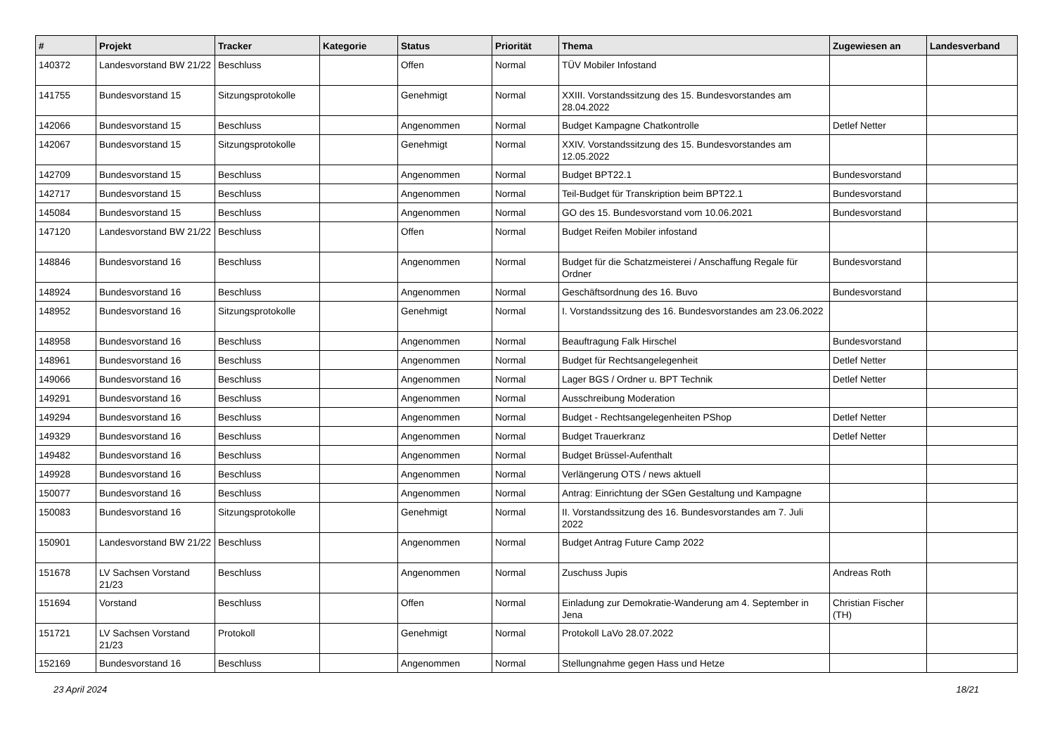| # | Projekt | Tracker | Kategorie | Status | Priorität | Thema | Zugewiesen an | Landesverband |
| --- | --- | --- | --- | --- | --- | --- | --- | --- |
| 140372 | Landesvorstand BW 21/22 | Beschluss | | Offen | Normal | TÜV Mobiler Infostand | | |
| 141755 | Bundesvorstand 15 | Sitzungsprotokolle | | Genehmigt | Normal | XXIII. Vorstandssitzung des 15. Bundesvorstandes am 28.04.2022 | | |
| 142066 | Bundesvorstand 15 | Beschluss | | Angenommen | Normal | Budget Kampagne Chatkontrolle | Detlef Netter | |
| 142067 | Bundesvorstand 15 | Sitzungsprotokolle | | Genehmigt | Normal | XXIV. Vorstandssitzung des 15. Bundesvorstandes am 12.05.2022 | | |
| 142709 | Bundesvorstand 15 | Beschluss | | Angenommen | Normal | Budget BPT22.1 | Bundesvorstand | |
| 142717 | Bundesvorstand 15 | Beschluss | | Angenommen | Normal | Teil-Budget für Transkription beim BPT22.1 | Bundesvorstand | |
| 145084 | Bundesvorstand 15 | Beschluss | | Angenommen | Normal | GO des 15. Bundesvorstand vom 10.06.2021 | Bundesvorstand | |
| 147120 | Landesvorstand BW 21/22 | Beschluss | | Offen | Normal | Budget Reifen Mobiler infostand | | |
| 148846 | Bundesvorstand 16 | Beschluss | | Angenommen | Normal | Budget für die Schatzmeisterei / Anschaffung Regale für Ordner | Bundesvorstand | |
| 148924 | Bundesvorstand 16 | Beschluss | | Angenommen | Normal | Geschäftsordnung des 16. Buvo | Bundesvorstand | |
| 148952 | Bundesvorstand 16 | Sitzungsprotokolle | | Genehmigt | Normal | I. Vorstandssitzung des 16. Bundesvorstandes am 23.06.2022 | | |
| 148958 | Bundesvorstand 16 | Beschluss | | Angenommen | Normal | Beauftragung Falk Hirschel | Bundesvorstand | |
| 148961 | Bundesvorstand 16 | Beschluss | | Angenommen | Normal | Budget für Rechtsangelegenheit | Detlef Netter | |
| 149066 | Bundesvorstand 16 | Beschluss | | Angenommen | Normal | Lager BGS / Ordner u. BPT Technik | Detlef Netter | |
| 149291 | Bundesvorstand 16 | Beschluss | | Angenommen | Normal | Ausschreibung Moderation | | |
| 149294 | Bundesvorstand 16 | Beschluss | | Angenommen | Normal | Budget - Rechtsangelegenheiten PShop | Detlef Netter | |
| 149329 | Bundesvorstand 16 | Beschluss | | Angenommen | Normal | Budget Trauerkranz | Detlef Netter | |
| 149482 | Bundesvorstand 16 | Beschluss | | Angenommen | Normal | Budget Brüssel-Aufenthalt | | |
| 149928 | Bundesvorstand 16 | Beschluss | | Angenommen | Normal | Verlängerung OTS / news aktuell | | |
| 150077 | Bundesvorstand 16 | Beschluss | | Angenommen | Normal | Antrag: Einrichtung der SGen Gestaltung und Kampagne | | |
| 150083 | Bundesvorstand 16 | Sitzungsprotokolle | | Genehmigt | Normal | II. Vorstandssitzung des 16. Bundesvorstandes am 7. Juli 2022 | | |
| 150901 | Landesvorstand BW 21/22 | Beschluss | | Angenommen | Normal | Budget Antrag Future Camp 2022 | | |
| 151678 | LV Sachsen Vorstand 21/23 | Beschluss | | Angenommen | Normal | Zuschuss Jupis | Andreas Roth | |
| 151694 | Vorstand | Beschluss | | Offen | Normal | Einladung zur Demokratie-Wanderung am 4. September in Jena | Christian Fischer (TH) | |
| 151721 | LV Sachsen Vorstand 21/23 | Protokoll | | Genehmigt | Normal | Protokoll LaVo 28.07.2022 | | |
| 152169 | Bundesvorstand 16 | Beschluss | | Angenommen | Normal | Stellungnahme gegen Hass und Hetze | | |
23 April 2024 18/21